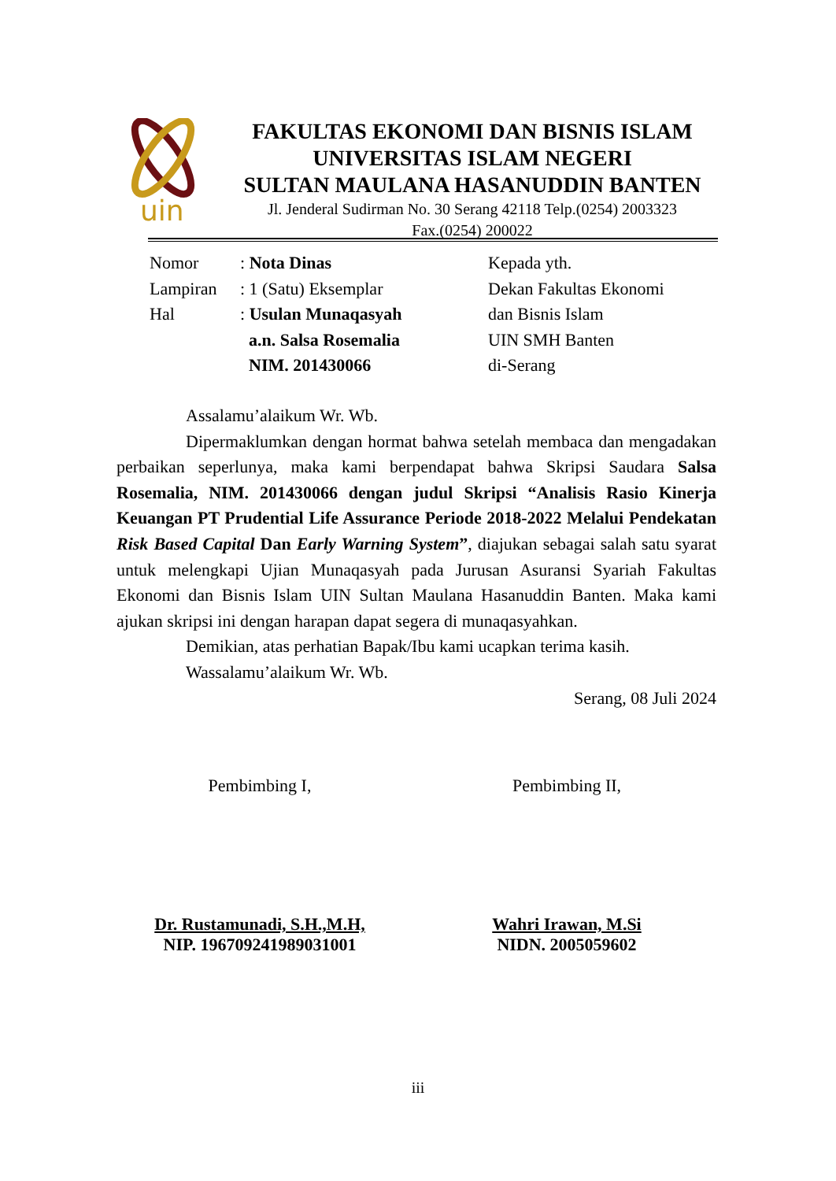uin
FAKULTAS EKONOMI DAN BISNIS ISLAM
UNIVERSITAS ISLAM NEGERI
SULTAN MAULANA HASANUDDIN BANTEN
Jl. Jenderal Sudirman No. 30 Serang 42118 Telp.(0254) 2003323
Fax.(0254) 200022
| Nomor | : Nota Dinas |
| Lampiran | : 1 (Satu) Eksemplar |
| Hal | : Usulan Munaqasyah |
| | a.n. Salsa Rosemalia |
| | NIM. 201430066 |
Kepada yth.
Dekan Fakultas Ekonomi
dan Bisnis Islam
UIN SMH Banten
di-Serang
Assalamu’alaikum Wr. Wb.
Dipermaklumkan dengan hormat bahwa setelah membaca dan mengadakan perbaikan seperlunya, maka kami berpendapat bahwa Skripsi Saudara Salsa Rosemalia, NIM. 201430066 dengan judul Skripsi “Analisis Rasio Kinerja Keuangan PT Prudential Life Assurance Periode 2018-2022 Melalui Pendekatan Risk Based Capital Dan Early Warning System”, diajukan sebagai salah satu syarat untuk melengkapi Ujian Munaqasyah pada Jurusan Asuransi Syariah Fakultas Ekonomi dan Bisnis Islam UIN Sultan Maulana Hasanuddin Banten. Maka kami ajukan skripsi ini dengan harapan dapat segera di munaqasyahkan.
Demikian, atas perhatian Bapak/Ibu kami ucapkan terima kasih.
Wassalamu’alaikum Wr. Wb.
Serang, 08 Juli 2024
Pembimbing I,
Dr. Rustamunadi, S.H.,M.H,
NIP. 196709241989031001
Pembimbing II,
Wahri Irawan, M.Si
NIDN. 2005059602
iii